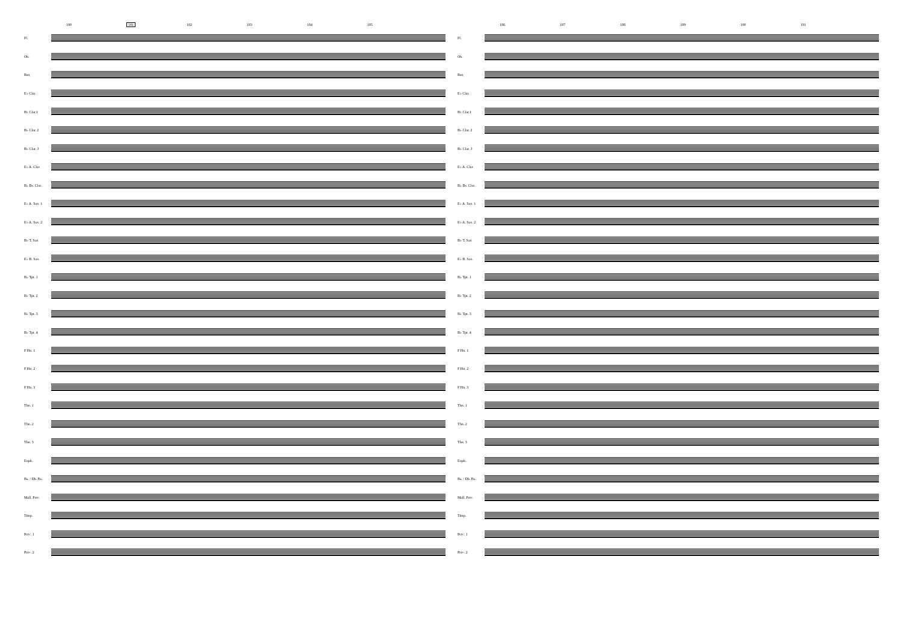180 181 182 183 184 185
Fl.
Ob.
Bsn.
E♭ Clar.
B♭ Clar.1
B♭ Clar. 2
B♭ Clar. 3
E♭ A. Clar.
B♭ Bs. Clar.
E♭ A. Sax. 1
E♭ A. Sax. 2
B♭ T. Sax
E♭ B. Sax.
B♭ Tpt. 1
B♭ Tpt. 2
B♭ Tpt. 3
B♭ Tpt. 4
F Hn. 1
F Hn. 2
F Hn. 3
Tbn. 1
Tbn. 2
Tbn. 3
Euph.
Bs. / Db. Bs.
Mall. Perc.
Timp.
Perc. 1
Perc. 2
186 187 188 189 190 191
Fl.
Ob.
Bsn.
E♭ Clar.
B♭ Clar.1
B♭ Clar. 2
B♭ Clar. 3
E♭ A. Clar.
B♭ Bs. Clar.
E♭ A. Sax. 1
E♭ A. Sax. 2
B♭ T. Sax
E♭ B. Sax.
B♭ Tpt. 1
B♭ Tpt. 2
B♭ Tpt. 3
B♭ Tpt. 4
F Hn. 1
F Hn. 2
F Hn. 3
Tbn. 1
Tbn. 2
Tbn. 3
Euph.
Bs. / Db. Bs.
Mall. Perc.
Timp.
Perc. 1
Perc. 2